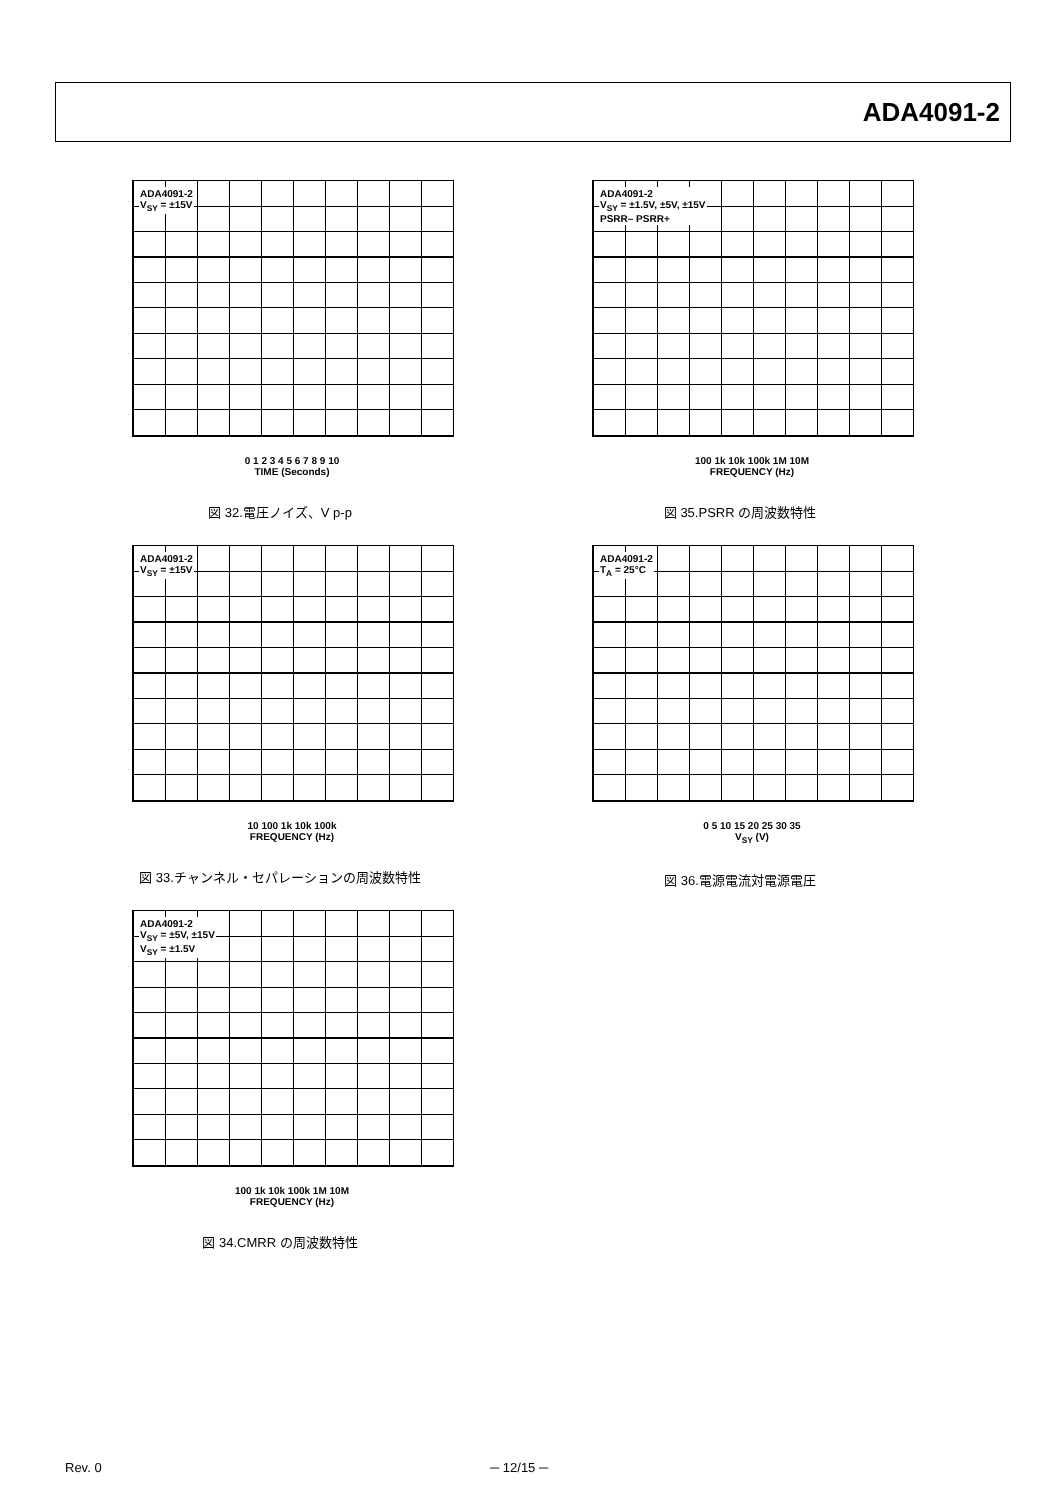ADA4091-2
ADA4091-2
V<sub>SY</sub> = ±15V
0 1 2 3 4 5 6 7 8 9 10
TIME (Seconds)
図 32.電圧ノイズ、V p-p
ADA4091-2
V<sub>SY</sub> = ±1.5V, ±5V, ±15V
PSRR– PSRR+
100 1k 10k 100k 1M 10M
FREQUENCY (Hz)
図 35.PSRR の周波数特性
ADA4091-2
V<sub>SY</sub> = ±15V
10 100 1k 10k 100k
FREQUENCY (Hz)
図 33.チャンネル・セパレーションの周波数特性
ADA4091-2
T<sub>A</sub> = 25°C
0 5 10 15 20 25 30 35
V<sub>SY</sub> (V)
図 36.電源電流対電源電圧
ADA4091-2
V<sub>SY</sub> = ±5V, ±15V
V<sub>SY</sub> = ±1.5V
100 1k 10k 100k 1M 10M
FREQUENCY (Hz)
図 34.CMRR の周波数特性
Rev. 0 ─ 12/15 ─